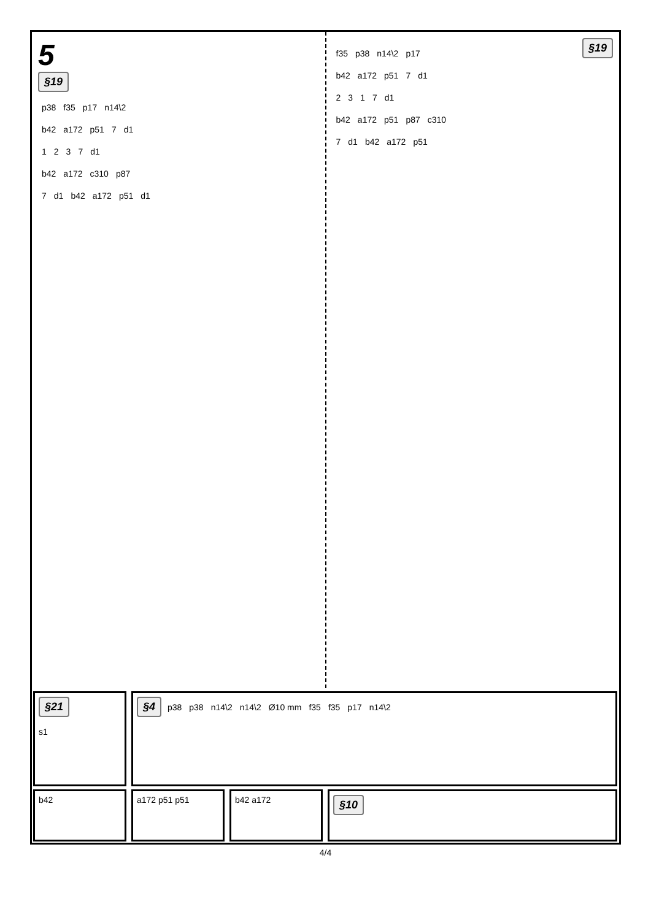5
§19
p38 f35 p17 n14\2
b42 a172 p51 7 d1
1237 d1
b42 a172 c310 p87
7 d1 b42 a172 p51 d1
§19
f35 p38 n14\2 p17
b42 a172 p51 7 d1
2317 d1
b42 a172 p51 p87 c310
7 d1 b42 a172 p51
§21
s1
§4 p38 p38 n14\2 n14\2 Ø10 mm f35 f35 p17 n14\2
b42 a172 p51 p51 b42 a172 §10
4/4